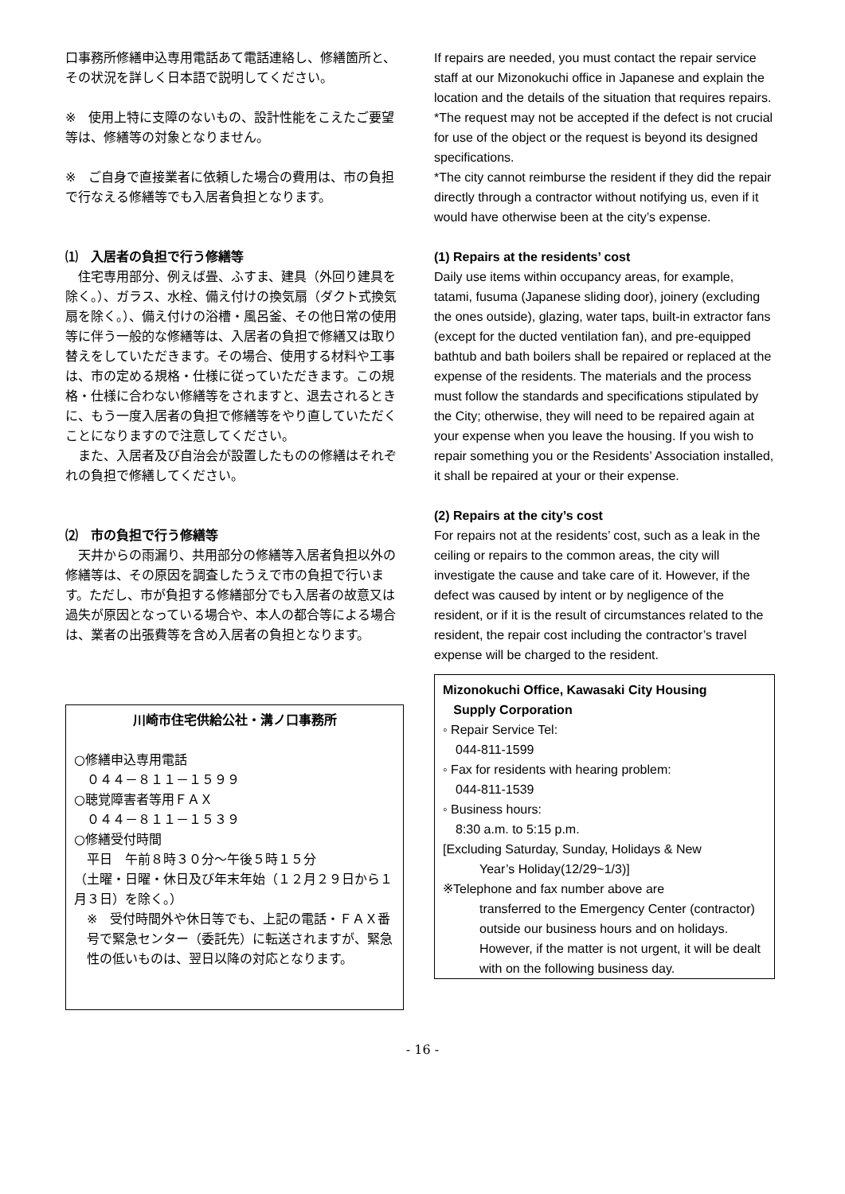口事務所修繕申込専用電話あて電話連絡し、修繕箇所と、その状況を詳しく日本語で説明してください。
※　使用上特に支障のないもの、設計性能をこえたご要望等は、修繕等の対象となりません。
※　ご自身で直接業者に依頼した場合の費用は、市の負担で行なえる修繕等でも入居者負担となります。
⑴　入居者の負担で行う修繕等
　住宅専用部分、例えば畳、ふすま、建具（外回り建具を除く。）、ガラス、水栓、備え付けの換気扇（ダクト式換気扇を除く。）、備え付けの浴槽・風呂釜、その他日常の使用等に伴う一般的な修繕等は、入居者の負担で修繕又は取り替えをしていただきます。その場合、使用する材料や工事は、市の定める規格・仕様に従っていただきます。この規格・仕様に合わない修繕等をされますと、退去されるときに、もう一度入居者の負担で修繕等をやり直していただくことになりますので注意してください。
　また、入居者及び自治会が設置したものの修繕はそれぞれの負担で修繕してください。
⑵　市の負担で行う修繕等
　天井からの雨漏り、共用部分の修繕等入居者負担以外の修繕等は、その原因を調査したうえで市の負担で行います。ただし、市が負担する修繕部分でも入居者の故意又は過失が原因となっている場合や、本人の都合等による場合は、業者の出張費等を含め入居者の負担となります。
川崎市住宅供給公社・溝ノ口事務所
○修繕申込専用電話
０４４－８１１－１５９９
○聴覚障害者等用ＦＡＸ
０４４－８１１－１５３９
○修繕受付時間
平日　午前８時３０分～午後５時１５分
（土曜・日曜・休日及び年末年始（１２月２９日から１月３日）を除く。）
※　受付時間外や休日等でも、上記の電話・ＦＡＸ番号で緊急センター（委託先）に転送されますが、緊急性の低いものは、翌日以降の対応となります。
If repairs are needed, you must contact the repair service staff at our Mizonokuchi office in Japanese and explain the location and the details of the situation that requires repairs.
*The request may not be accepted if the defect is not crucial for use of the object or the request is beyond its designed specifications.
*The city cannot reimburse the resident if they did the repair directly through a contractor without notifying us, even if it would have otherwise been at the city’s expense.
(1) Repairs at the residents’ cost
Daily use items within occupancy areas, for example, tatami, fusuma (Japanese sliding door), joinery (excluding the ones outside), glazing, water taps, built-in extractor fans (except for the ducted ventilation fan), and pre-equipped bathtub and bath boilers shall be repaired or replaced at the expense of the residents. The materials and the process must follow the standards and specifications stipulated by the City; otherwise, they will need to be repaired again at your expense when you leave the housing. If you wish to repair something you or the Residents’ Association installed, it shall be repaired at your or their expense.
(2) Repairs at the city’s cost
For repairs not at the residents’ cost, such as a leak in the ceiling or repairs to the common areas, the city will investigate the cause and take care of it. However, if the defect was caused by intent or by negligence of the resident, or if it is the result of circumstances related to the resident, the repair cost including the contractor’s travel expense will be charged to the resident.
Mizonokuchi Office, Kawasaki City Housing
Supply Corporation
◦ Repair Service Tel:
044-811-1599
◦ Fax for residents with hearing problem:
044-811-1539
◦ Business hours:
8:30 a.m. to 5:15 p.m.
[Excluding Saturday, Sunday, Holidays & New
Year’s Holiday(12/29~1/3)]
※Telephone and fax number above are
transferred to the Emergency Center (contractor) outside our business hours and on holidays.
However, if the matter is not urgent, it will be dealt with on the following business day.
- 16 -